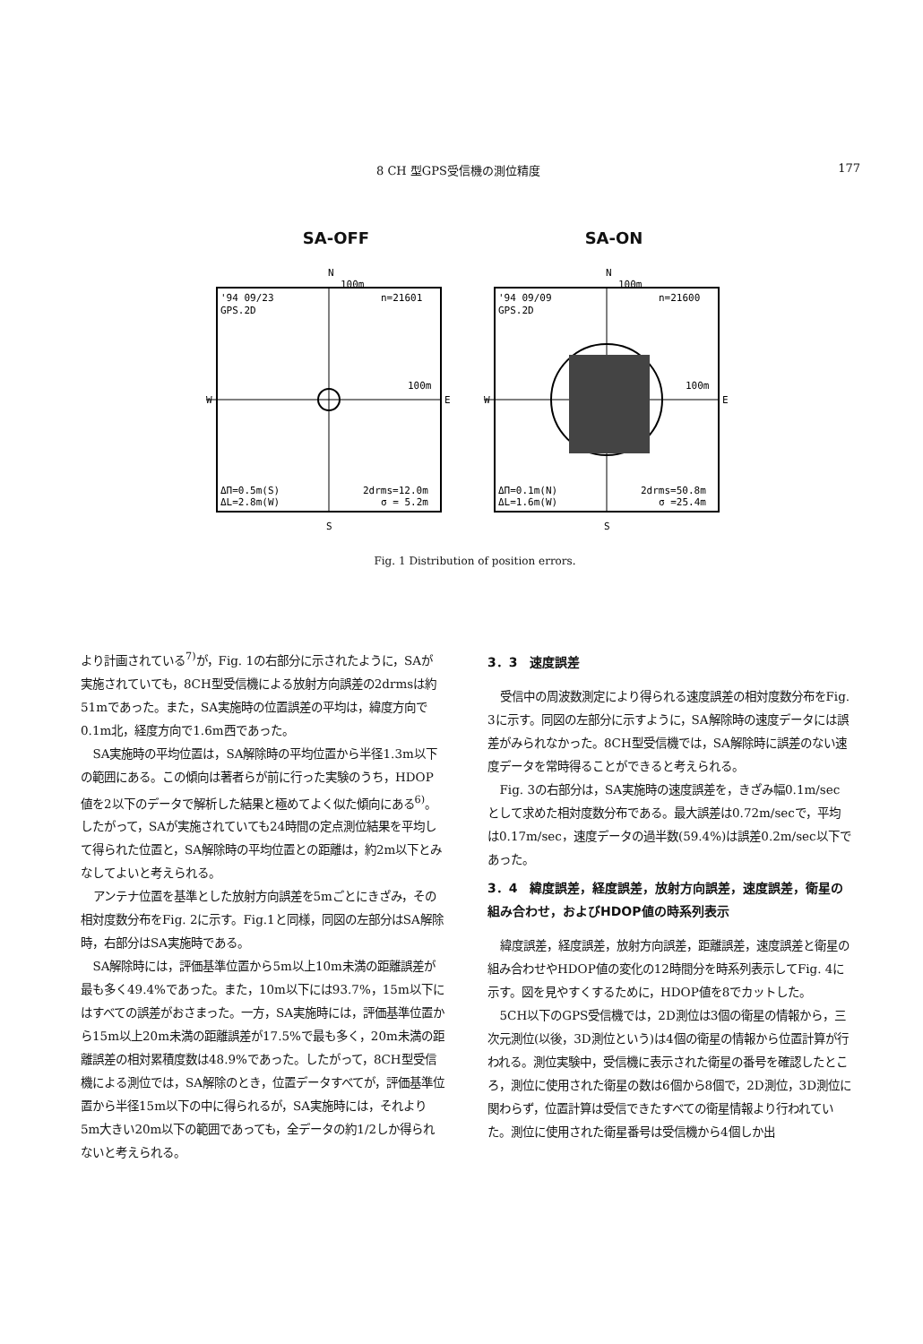8 CH 型GPS受信機の測位精度 177
SA-OFF
N
100m
'94 09/23
GPS.2D
n=21601
100m
W
E
ΔΠ=0.5m(S)
ΔL=2.8m(W)
2drms=12.0m
σ = 5.2m
S
SA-ON
N
100m
'94 09/09
GPS.2D
n=21600
100m
W
E
ΔΠ=0.1m(N)
ΔL=1.6m(W)
2drms=50.8m
σ =25.4m
S
Fig. 1 Distribution of position errors.
より計画されている<sup>7)</sup>が，Fig. 1の右部分に示されたように，SAが実施されていても，8CH型受信機による放射方向誤差の2drmsは約51mであった。また，SA実施時の位置誤差の平均は，緯度方向で0.1m北，経度方向で1.6m西であった。
SA実施時の平均位置は，SA解除時の平均位置から半径1.3m以下の範囲にある。この傾向は著者らが前に行った実験のうち，HDOP値を2以下のデータで解析した結果と極めてよく似た傾向にある<sup>6)</sup>。したがって，SAが実施されていても24時間の定点測位結果を平均して得られた位置と，SA解除時の平均位置との距離は，約2m以下とみなしてよいと考えられる。
アンテナ位置を基準とした放射方向誤差を5mごとにきざみ，その相対度数分布をFig. 2に示す。Fig.1と同様，同図の左部分はSA解除時，右部分はSA実施時である。
SA解除時には，評価基準位置から5m以上10m未満の距離誤差が最も多く49.4%であった。また，10m以下には93.7%，15m以下にはすべての誤差がおさまった。一方，SA実施時には，評価基準位置から15m以上20m未満の距離誤差が17.5%で最も多く，20m未満の距離誤差の相対累積度数は48.9%であった。したがって，8CH型受信機による測位では，SA解除のとき，位置データすべてが，評価基準位置から半径15m以下の中に得られるが，SA実施時には，それより5m大きい20m以下の範囲であっても，全データの約1/2しか得られないと考えられる。
3．3　速度誤差
受信中の周波数測定により得られる速度誤差の相対度数分布をFig. 3に示す。同図の左部分に示すように，SA解除時の速度データには誤差がみられなかった。8CH型受信機では，SA解除時に誤差のない速度データを常時得ることができると考えられる。
Fig. 3の右部分は，SA実施時の速度誤差を，きざみ幅0.1m/secとして求めた相対度数分布である。最大誤差は0.72m/secで，平均は0.17m/sec，速度データの過半数(59.4%)は誤差0.2m/sec以下であった。
3．4　緯度誤差，経度誤差，放射方向誤差，速度誤差，衛星の組み合わせ，およびHDOP値の時系列表示
緯度誤差，経度誤差，放射方向誤差，距離誤差，速度誤差と衛星の組み合わせやHDOP値の変化の12時間分を時系列表示してFig. 4に示す。図を見やすくするために，HDOP値を8でカットした。
5CH以下のGPS受信機では，2D測位は3個の衛星の情報から，三次元測位(以後，3D測位という)は4個の衛星の情報から位置計算が行われる。測位実験中，受信機に表示された衛星の番号を確認したところ，測位に使用された衛星の数は6個から8個で，2D測位，3D測位に関わらず，位置計算は受信できたすべての衛星情報より行われていた。測位に使用された衛星番号は受信機から4個しか出